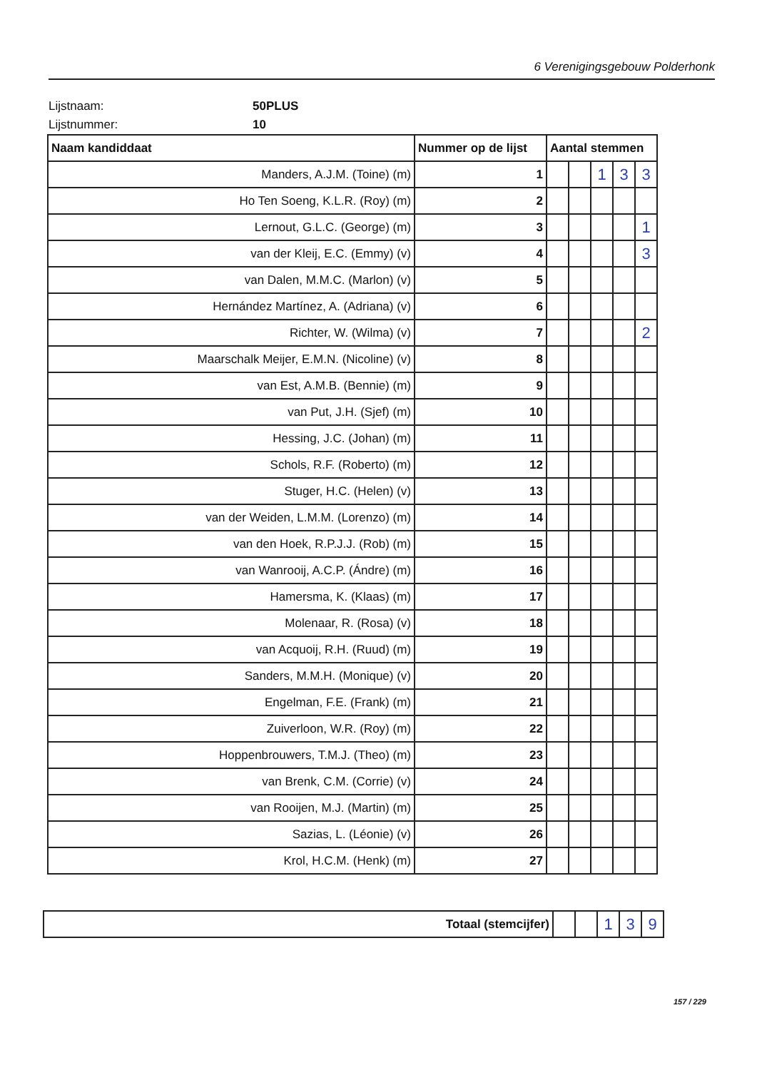6 Verenigingsgebouw Polderhonk
Lijstnaam: 50PLUS
Lijstnummer: 10
| Naam kandiddaat | Nummer op de lijst | Aantal stemmen | | | | |
| --- | --- | --- | --- | --- | --- | --- |
| Manders, A.J.M. (Toine) (m) | 1 | | | 1 | 3 | 3 |
| Ho Ten Soeng, K.L.R. (Roy) (m) | 2 | | | | | |
| Lernout, G.L.C. (George) (m) | 3 | | | | | 1 |
| van der Kleij, E.C. (Emmy) (v) | 4 | | | | | 3 |
| van Dalen, M.M.C. (Marlon) (v) | 5 | | | | | |
| Hernández Martínez, A. (Adriana) (v) | 6 | | | | | |
| Richter, W. (Wilma) (v) | 7 | | | | | 2 |
| Maarschalk Meijer, E.M.N. (Nicoline) (v) | 8 | | | | | |
| van Est, A.M.B. (Bennie) (m) | 9 | | | | | |
| van Put, J.H. (Sjef) (m) | 10 | | | | | |
| Hessing, J.C. (Johan) (m) | 11 | | | | | |
| Schols, R.F. (Roberto) (m) | 12 | | | | | |
| Stuger, H.C. (Helen) (v) | 13 | | | | | |
| van der Weiden, L.M.M. (Lorenzo) (m) | 14 | | | | | |
| van den Hoek, R.P.J.J. (Rob) (m) | 15 | | | | | |
| van Wanrooij, A.C.P. (Ándre) (m) | 16 | | | | | |
| Hamersma, K. (Klaas) (m) | 17 | | | | | |
| Molenaar, R. (Rosa) (v) | 18 | | | | | |
| van Acquoij, R.H. (Ruud) (m) | 19 | | | | | |
| Sanders, M.M.H. (Monique) (v) | 20 | | | | | |
| Engelman, F.E. (Frank) (m) | 21 | | | | | |
| Zuiverloon, W.R. (Roy) (m) | 22 | | | | | |
| Hoppenbrouwers, T.M.J. (Theo) (m) | 23 | | | | | |
| van Brenk, C.M. (Corrie) (v) | 24 | | | | | |
| van Rooijen, M.J. (Martin) (m) | 25 | | | | | |
| Sazias, L. (Léonie) (v) | 26 | | | | | |
| Krol, H.C.M. (Henk) (m) | 27 | | | | | |
| Totaal (stemcijfer) | | | 1 | 3 | 9 |
157 / 229